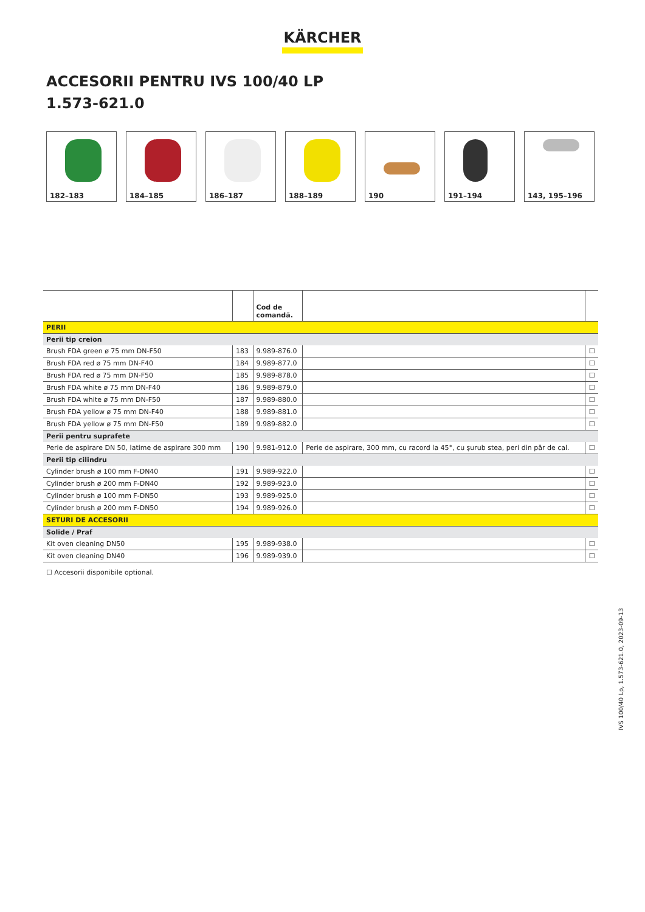KÄRCHER
ACCESORII PENTRU IVS 100/40 LP
1.573-621.0
182–183 184–185 186–187 188–189 190 191–194 143, 195–196
| | | Cod de comandă. | | |
| --- | --- | --- | --- | --- |
| PERII | | | | |
| Perii tip creion | | | | |
| Brush FDA green ø 75 mm DN-F50 | 183 | 9.989-876.0 | | ☐ |
| Brush FDA red ø 75 mm DN-F40 | 184 | 9.989-877.0 | | ☐ |
| Brush FDA red ø 75 mm DN-F50 | 185 | 9.989-878.0 | | ☐ |
| Brush FDA white ø 75 mm DN-F40 | 186 | 9.989-879.0 | | ☐ |
| Brush FDA white ø 75 mm DN-F50 | 187 | 9.989-880.0 | | ☐ |
| Brush FDA yellow ø 75 mm DN-F40 | 188 | 9.989-881.0 | | ☐ |
| Brush FDA yellow ø 75 mm DN-F50 | 189 | 9.989-882.0 | | ☐ |
| Perii pentru suprafete | | | | |
| Perie de aspirare DN 50, latime de aspirare 300 mm | 190 | 9.981-912.0 | Perie de aspirare, 300 mm, cu racord la 45°, cu şurub stea, peri din păr de cal. | ☐ |
| Perii tip cilindru | | | | |
| Cylinder brush ø 100 mm F-DN40 | 191 | 9.989-922.0 | | ☐ |
| Cylinder brush ø 200 mm F-DN40 | 192 | 9.989-923.0 | | ☐ |
| Cylinder brush ø 100 mm F-DN50 | 193 | 9.989-925.0 | | ☐ |
| Cylinder brush ø 200 mm F-DN50 | 194 | 9.989-926.0 | | ☐ |
| SETURI DE ACCESORII | | | | |
| Solide / Praf | | | | |
| Kit oven cleaning DN50 | 195 | 9.989-938.0 | | ☐ |
| Kit oven cleaning DN40 | 196 | 9.989-939.0 | | ☐ |
☐ Accesorii disponibile optional.
IVS 100/40 Lp, 1.573-621.0, 2023-09-13